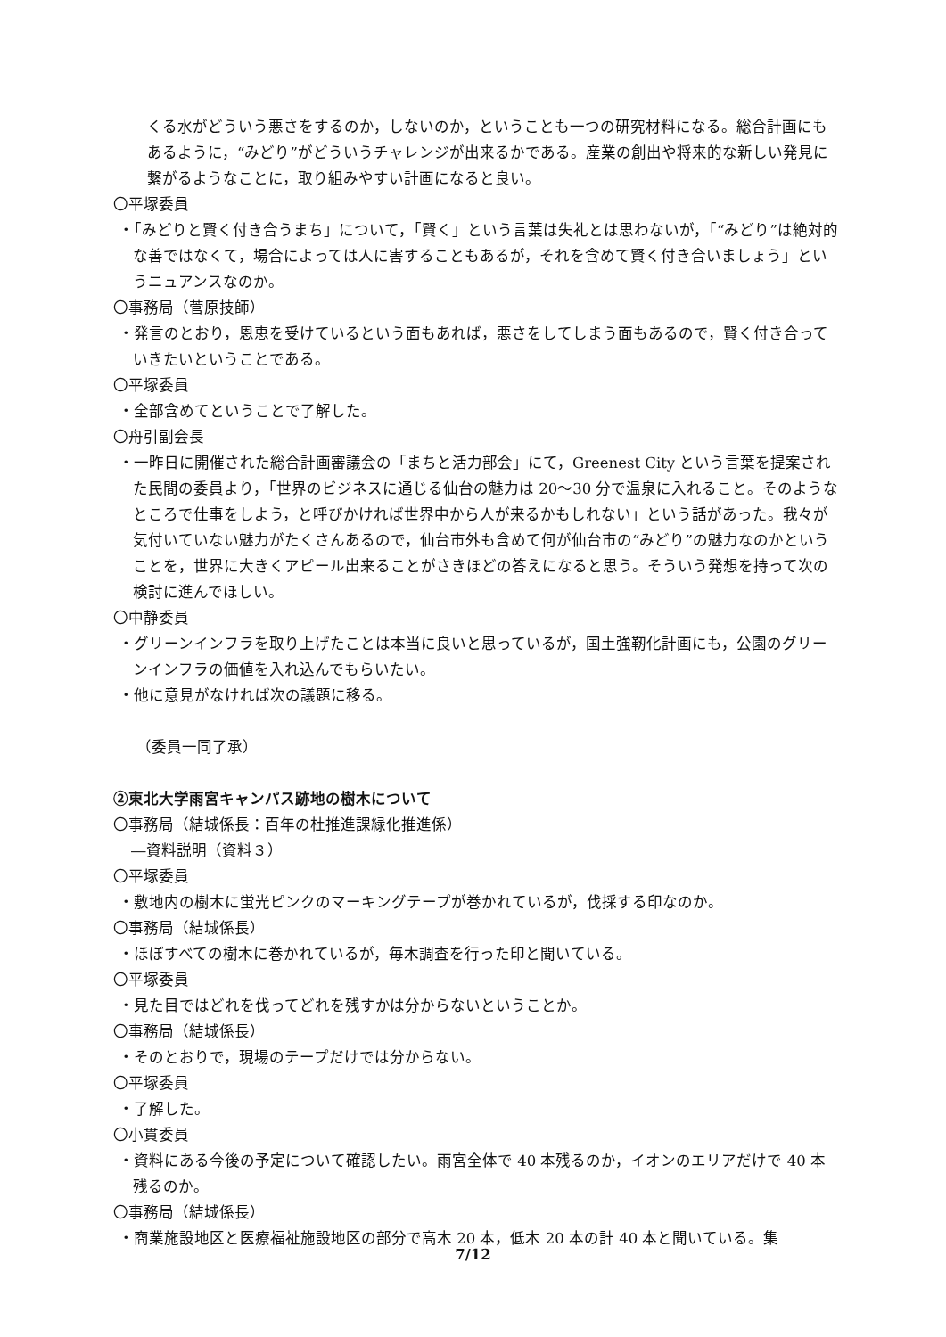くる水がどういう悪さをするのか，しないのか，ということも一つの研究材料になる。総合計画にもあるように，“みどり”がどういうチャレンジが出来るかである。産業の創出や将来的な新しい発見に繋がるようなことに，取り組みやすい計画になると良い。
〇平塚委員
・「みどりと賢く付き合うまち」について，「賢く」という言葉は失礼とは思わないが，「“みどり”は絶対的な善ではなくて，場合によっては人に害することもあるが，それを含めて賢く付き合いましょう」というニュアンスなのか。
〇事務局（菅原技師）
・発言のとおり，恩恵を受けているという面もあれば，悪さをしてしまう面もあるので，賢く付き合っていきたいということである。
〇平塚委員
・全部含めてということで了解した。
〇舟引副会長
・一昨日に開催された総合計画審議会の「まちと活力部会」にて，Greenest City という言葉を提案された民間の委員より，「世界のビジネスに通じる仙台の魅力は 20～30 分で温泉に入れること。そのようなところで仕事をしよう，と呼びかければ世界中から人が来るかもしれない」という話があった。我々が気付いていない魅力がたくさんあるので，仙台市外も含めて何が仙台市の“みどり”の魅力なのかということを，世界に大きくアピール出来ることがさきほどの答えになると思う。そういう発想を持って次の検討に進んでほしい。
〇中静委員
・グリーンインフラを取り上げたことは本当に良いと思っているが，国土強靭化計画にも，公園のグリーンインフラの価値を入れ込んでもらいたい。
・他に意見がなければ次の議題に移る。
（委員一同了承）
②東北大学雨宮キャンパス跡地の樹木について
〇事務局（結城係長：百年の杜推進課緑化推進係）
―資料説明（資料３）
〇平塚委員
・敷地内の樹木に蛍光ピンクのマーキングテープが巻かれているが，伐採する印なのか。
〇事務局（結城係長）
・ほぼすべての樹木に巻かれているが，毎木調査を行った印と聞いている。
〇平塚委員
・見た目ではどれを伐ってどれを残すかは分からないということか。
〇事務局（結城係長）
・そのとおりで，現場のテープだけでは分からない。
〇平塚委員
・了解した。
〇小貫委員
・資料にある今後の予定について確認したい。雨宮全体で 40 本残るのか，イオンのエリアだけで 40 本残るのか。
〇事務局（結城係長）
・商業施設地区と医療福祉施設地区の部分で高木 20 本，低木 20 本の計 40 本と聞いている。集
7/12